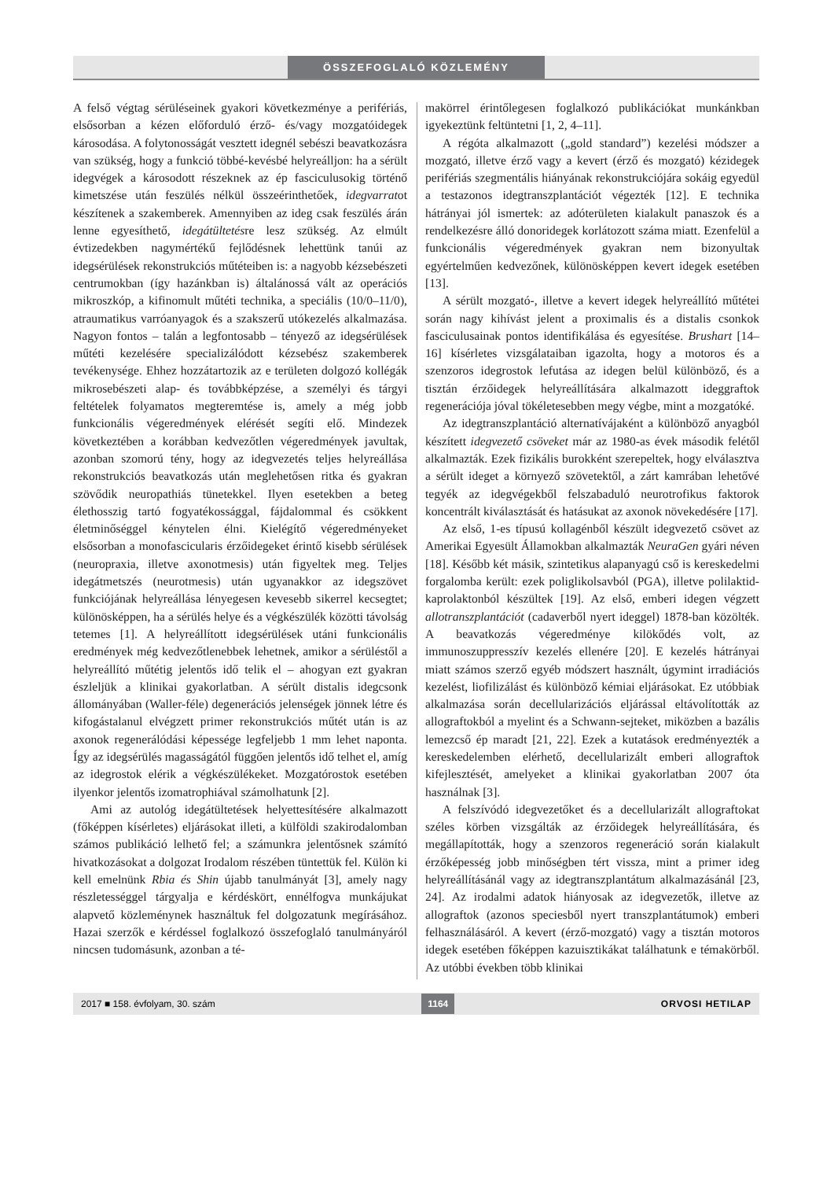ÖSSZEFOGLALÓ KÖZLEMÉNY
A felső végtag sérüléseinek gyakori következménye a perifériás, elsősorban a kézen előforduló érző- és/vagy mozgatóidegek károsodása. A folytonosságát vesztett idegnél sebészi beavatkozásra van szükség, hogy a funkció többé-kevésbé helyreálljon: ha a sérült idegvégek a károsodott részeknek az ép fasciculusokig történő kimetszése után feszülés nélkül összeérinthetőek, idegvarratot készítenek a szakemberek. Amennyiben az ideg csak feszülés árán lenne egyesíthető, idegátültetésre lesz szükség. Az elmúlt évtizedekben nagymértékű fejlődésnek lehettünk tanúi az idegsérülések rekonstrukciós műtéteiben is: a nagyobb kézsebészeti centrumokban (így hazánkban is) általánossá vált az operációs mikroszkóp, a kifinomult műtéti technika, a speciális (10/0–11/0), atraumatikus varróanyagok és a szakszerű utókezelés alkalmazása. Nagyon fontos – talán a legfontosabb – tényező az idegsérülések műtéti kezelésére specializálódott kézsebész szakemberek tevékenysége. Ehhez hozzátartozik az e területen dolgozó kollégák mikrosebészeti alap- és továbbképzése, a személyi és tárgyi feltételek folyamatos megteremtése is, amely a még jobb funkcionális végeredmények elérését segíti elő. Mindezek következtében a korábban kedvezőtlen végeredmények javultak, azonban szomorú tény, hogy az idegvezetés teljes helyreállása rekonstrukciós beavatkozás után meglehetősen ritka és gyakran szövődik neuropathiás tünetekkel. Ilyen esetekben a beteg élethosszig tartó fogyatékossággal, fájdalommal és csökkent életminőséggel kénytelen élni. Kielégítő végeredményeket elsősorban a monofascicularis érzőidegeket érintő kisebb sérülések (neuropraxia, illetve axonotmesis) után figyeltek meg. Teljes idegátmetszés (neurotmesis) után ugyanakkor az idegszövet funkciójának helyreállása lényegesen kevesebb sikerrel kecsegtet; különösképpen, ha a sérülés helye és a végkészülék közötti távolság tetemes [1]. A helyreállított idegsérülések utáni funkcionális eredmények még kedvezőtlenebbek lehetnek, amikor a sérüléstől a helyreállító műtétig jelentős idő telik el – ahogyan ezt gyakran észleljük a klinikai gyakorlatban. A sérült distalis idegcsonk állományában (Waller-féle) degenerációs jelenségek jönnek létre és kifogástalanul elvégzett primer rekonstrukciós műtét után is az axonok regenerálódási képessége legfeljebb 1 mm lehet naponta. Így az idegsérülés magasságától függően jelentős idő telhet el, amíg az idegrostok elérik a végkészülékeket. Mozgatórostok esetében ilyenkor jelentős izomatrophiával számolhatunk [2].
Ami az autológ idegátültetések helyettesítésére alkalmazott (főképpen kísérletes) eljárásokat illeti, a külföldi szakirodalomban számos publikáció lelhető fel; a számunkra jelentősnek számító hivatkozásokat a dolgozat Irodalom részében tüntettük fel. Külön ki kell emelnünk Rbia és Shin újabb tanulmányát [3], amely nagy részletességgel tárgyalja e kérdéskört, ennélfogva munkájukat alapvető közleménynek használtuk fel dolgozatunk megírásához. Hazai szerzők e kérdéssel foglalkozó összefoglaló tanulmányáról nincsen tudomásunk, azonban a té-
makörrel érintőlegesen foglalkozó publikációkat munkánkban igyekeztünk feltüntetni [1, 2, 4–11].
A régóta alkalmazott („gold standard”) kezelési módszer a mozgató, illetve érző vagy a kevert (érző és mozgató) kézidegek perifériás szegmentális hiányának rekonstrukciójára sokáig egyedül a testazonos idegtranszplantációt végezték [12]. E technika hátrányai jól ismertek: az adóterületen kialakult panaszok és a rendelkezésre álló donoridegek korlátozott száma miatt. Ezenfelül a funkcionális végeredmények gyakran nem bizonyultak egyértelműen kedvezőnek, különösképpen kevert idegek esetében [13].
A sérült mozgató-, illetve a kevert idegek helyreállító műtétei során nagy kihívást jelent a proximalis és a distalis csonkok fasciculusainak pontos identifikálása és egyesítése. Brushart [14–16] kísérletes vizsgálataiban igazolta, hogy a motoros és a szenzoros idegrostok lefutása az idegen belül különböző, és a tisztán érzőidegek helyreállítására alkalmazott ideggraftok regenerációja jóval tökéletesebben megy végbe, mint a mozgatóké.
Az idegtranszplantáció alternatívájaként a különböző anyagból készített idegvezető csöveket már az 1980-as évek második felétől alkalmazták. Ezek fizikális burokként szerepeltek, hogy elválasztva a sérült ideget a környező szövetektől, a zárt kamrában lehetővé tegyék az idegvégekből felszabaduló neurotrofikus faktorok koncentrált kiválasztását és hatásukat az axonok növekedésére [17].
Az első, 1-es típusú kollagénből készült idegvezető csövet az Amerikai Egyesült Államokban alkalmazták NeuraGen gyári néven [18]. Később két másik, szintetikus alapanyagú cső is kereskedelmi forgalomba került: ezek poliglikolsavból (PGA), illetve polilaktid-kaprolaktonból készültek [19]. Az első, emberi idegen végzett allotranszplantációt (cadaverből nyert ideggel) 1878-ban közölték. A beavatkozás végeredménye kilökődés volt, az immunoszuppresszív kezelés ellenére [20]. E kezelés hátrányai miatt számos szerző egyéb módszert használt, úgymint irradiációs kezelést, liofilizálást és különböző kémiai eljárásokat. Ez utóbbiak alkalmazása során decellularizációs eljárással eltávolították az allograftokból a myelint és a Schwann-sejteket, miközben a bazális lemezcső ép maradt [21, 22]. Ezek a kutatások eredményezték a kereskedelemben elérhető, decellularizált emberi allograftok kifejlesztését, amelyeket a klinikai gyakorlatban 2007 óta használnak [3].
A felszívódó idegvezetőket és a decellularizált allograftokat széles körben vizsgálták az érzőidegek helyreállítására, és megállapították, hogy a szenzoros regeneráció során kialakult érzőképesség jobb minőségben tért vissza, mint a primer ideg helyreállításánál vagy az idegtranszplantátum alkalmazásánál [23, 24]. Az irodalmi adatok hiányosak az idegvezetők, illetve az allograftok (azonos speciesből nyert transzplantátumok) emberi felhasználásáról. A kevert (érző-mozgató) vagy a tisztán motoros idegek esetében főképpen kazuisztikákat találhatunk e témakörből. Az utóbbi években több klinikai
2017 ■ 158. évfolyam, 30. szám 1164 ORVOSI HETILAP